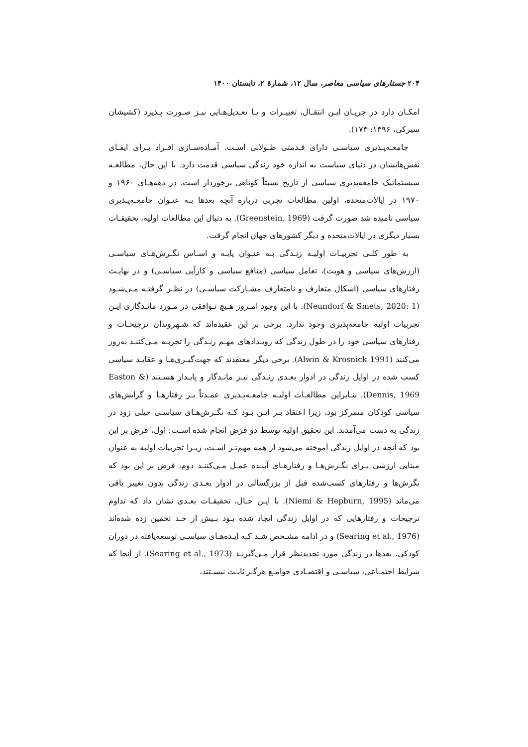۲۰۴ جستارهای سیاسی معاصر، سال ۱۲، شمارهٔ ۲، تابستان ۱۴۰۰
امکـان دارد در جریـان ایـن انتقـال، تغییـرات و یـا تعـدیل‌هـایی نیـز صـورت پـذیرد (کشیشان سیرکی، ۱۳۹۶: ۱۷۳).
جامعـه‌پـذیری سیاسـی دارای قـدمتی طـولانی اسـت. آمـاده‌سـازی افـراد بـرای ایفـای نقش‌هایشان در دنیای سیاست به اندازه خود زندگی سیاسی قدمت دارد. با این حال، مطالعـه سیستماتیک جامعه‌پذیری سیاسی از تاریخ نسبتاً کوتاهی برخوردار است. در دهه‌هـای ۱۹۶۰ و ۱۹۷۰ در ایالات‌متحده، اولین مطالعات تجربی درباره آنچه بعدها بـه عنـوان جامعـه‌پـذیری سیاسی نامیده شد صورت گرفت (Greenstein, 1969). به دنبال این مطالعات اولیه، تحقیقـات بسیار دیگری در ایالات‌متحده و دیگر کشورهای جهان انجام گرفت.
به طور کلـی تجربیـات اولیـه زنـدگی بـه عنـوان پایـه و اسـاس نگـرش‌هـای سیاسـی (ارزش‌های سیاسی و هویت)، تعامل سیاسی (منافع سیاسی و کارآیی سیاسـی) و در نهایـت رفتارهای سیاسی (اشکال متعارف و نامتعارف مشـارکت سیاسـی) در نظـر گرفتـه مـی‌شـود (Neundorf & Smets, 2020: 1). با این وجود امـروز هـیچ تـوافقی در مـورد مانـدگاری ایـن تجربیات اولیه جامعه‌پذیری وجود ندارد. برخی بر این عقیده‌اند که شـهروندان ترجیحـات و رفتارهای سیاسی خود را در طول زندگی که رویـدادهای مهـم زنـدگی را تجربـه مـی‌کننـد به‌روز می‌کنند (Alwin & Krosnick 1991). برخی دیگر معتقدند که جهت‌گیـری‌هـا و عقایـد سیاسی کسب شده در اوایل زندگی در ادوار بعـدی زنـدگی نیـز مانـدگار و پایـدار هسـتند (Easton & Dennis, 1969). بنـابراین مطالعـات اولیـه جامعـه‌پـذیری عمـدتاً بـر رفتارهـا و گرایش‌های سیاسی کودکان متمرکز بود، زیرا اعتقاد بـر ایـن بـود کـه نگـرش‌هـای سیاسـی خیلی زود در زندگی به دست می‌آمدند. این تحقیق اولیه توسط دو فرض انجام شده اسـت: اول، فرض بر این بود که آنچه در اوایل زندگی آموخته می‌شود از همه مهم‌تـر اسـت، زیـرا تجربیات اولیه به عنوان مبنایی ارزشی بـرای نگـرش‌هـا و رفتارهـای آینـده عمـل مـی‌کننـد دوم، فرض بر این بود که نگرش‌ها و رفتارهای کسب‌شده قبل از بزرگسالی در ادوار بعـدی زندگی بدون تغییر باقی می‌ماند (Niemi & Hepburn, 1995). با ایـن حـال، تحقیقـات بعـدی نشان داد که تداوم ترجیحات و رفتارهایی که در اوایل زندگی ایجاد شده بـود بـیش از حـد تخمین زده شده‌اند (Searing et al., 1976) و در ادامه مشـخص شـد کـه ایـده‌هـای سیاسـی توسعه‌یافته در دوران کودکی، بعدها در زندگی مورد تجدیدنظر قرار مـی‌گیرنـد (Searing et al., 1973). از آنجا که شرایط اجتمـاعی، سیاسـی و اقتصـادی جوامـع هرگـز ثابـت نیسـتند،